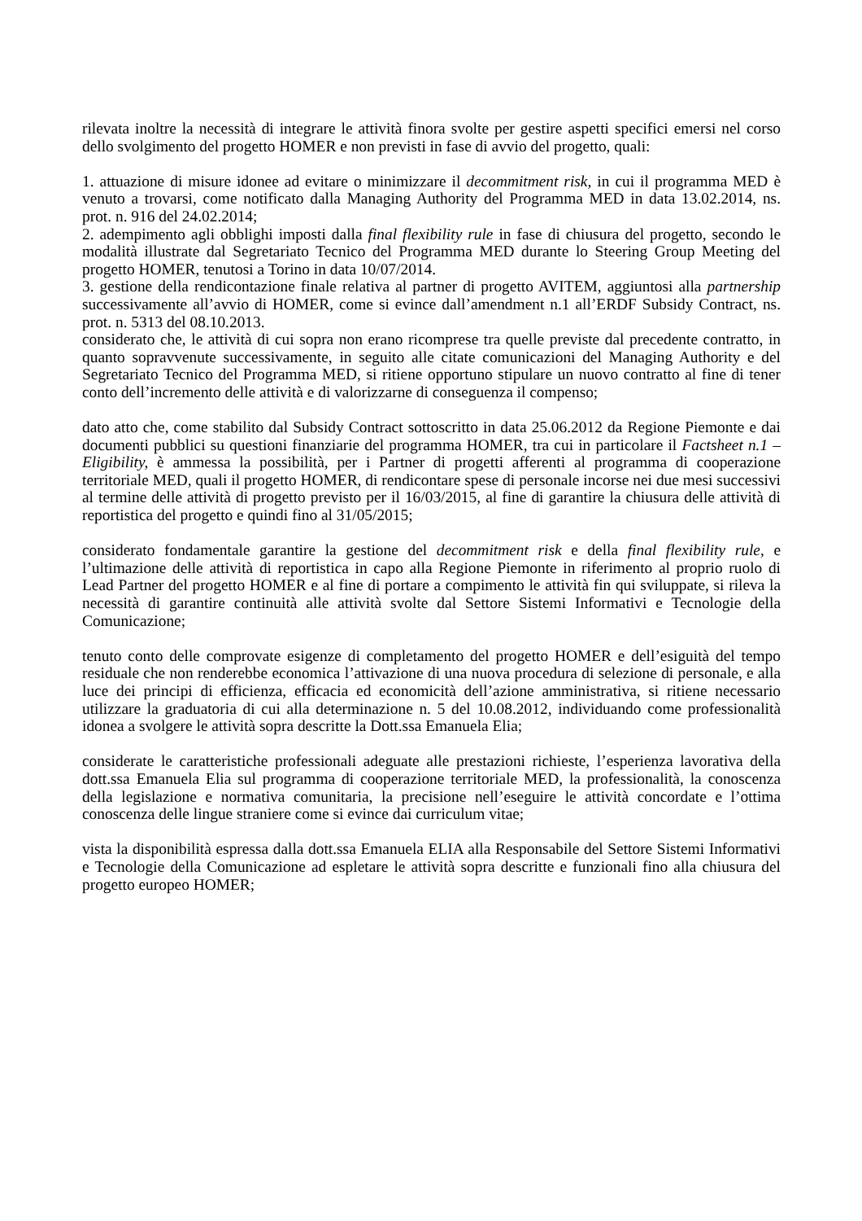rilevata inoltre la necessità di integrare le attività finora svolte per gestire aspetti specifici emersi nel corso dello svolgimento del progetto HOMER e non previsti in fase di avvio del progetto, quali:
1. attuazione di misure idonee ad evitare o minimizzare il decommitment risk, in cui il programma MED è venuto a trovarsi, come notificato dalla Managing Authority del Programma MED in data 13.02.2014, ns. prot. n. 916 del 24.02.2014;
2. adempimento agli obblighi imposti dalla final flexibility rule in fase di chiusura del progetto, secondo le modalità illustrate dal Segretariato Tecnico del Programma MED durante lo Steering Group Meeting del progetto HOMER, tenutosi a Torino in data 10/07/2014.
3. gestione della rendicontazione finale relativa al partner di progetto AVITEM, aggiuntosi alla partnership successivamente all’avvio di HOMER, come si evince dall’amendment n.1 all’ERDF Subsidy Contract, ns. prot. n. 5313 del 08.10.2013.
considerato che, le attività di cui sopra non erano ricomprese tra quelle previste dal precedente contratto, in quanto sopravvenute successivamente, in seguito alle citate comunicazioni del Managing Authority e del Segretariato Tecnico del Programma MED, si ritiene opportuno stipulare un nuovo contratto al fine di tener conto dell’incremento delle attività e di valorizzarne di conseguenza il compenso;
dato atto che, come stabilito dal Subsidy Contract sottoscritto in data 25.06.2012 da Regione Piemonte e dai documenti pubblici su questioni finanziarie del programma HOMER, tra cui in particolare il Factsheet n.1 – Eligibility, è ammessa la possibilità, per i Partner di progetti afferenti al programma di cooperazione territoriale MED, quali il progetto HOMER, di rendicontare spese di personale incorse nei due mesi successivi al termine delle attività di progetto previsto per il 16/03/2015, al fine di garantire la chiusura delle attività di reportistica del progetto e quindi fino al 31/05/2015;
considerato fondamentale garantire la gestione del decommitment risk e della final flexibility rule, e l’ultimazione delle attività di reportistica in capo alla Regione Piemonte in riferimento al proprio ruolo di Lead Partner del progetto HOMER e al fine di portare a compimento le attività fin qui sviluppate, si rileva la necessità di garantire continuità alle attività svolte dal Settore Sistemi Informativi e Tecnologie della Comunicazione;
tenuto conto delle comprovate esigenze di completamento del progetto HOMER e dell’esiguità del tempo residuale che non renderebbe economica l’attivazione di una nuova procedura di selezione di personale, e alla luce dei principi di efficienza, efficacia ed economicità dell’azione amministrativa, si ritiene necessario utilizzare la graduatoria di cui alla determinazione n. 5 del 10.08.2012, individuando come professionalità idonea a svolgere le attività sopra descritte la Dott.ssa Emanuela Elia;
considerate le caratteristiche professionali adeguate alle prestazioni richieste, l’esperienza lavorativa della dott.ssa Emanuela Elia sul programma di cooperazione territoriale MED, la professionalità, la conoscenza della legislazione e normativa comunitaria, la precisione nell’eseguire le attività concordate e l’ottima conoscenza delle lingue straniere come si evince dai curriculum vitae;
vista la disponibilità espressa dalla dott.ssa Emanuela ELIA alla Responsabile del Settore Sistemi Informativi e Tecnologie della Comunicazione ad espletare le attività sopra descritte e funzionali fino alla chiusura del progetto europeo HOMER;